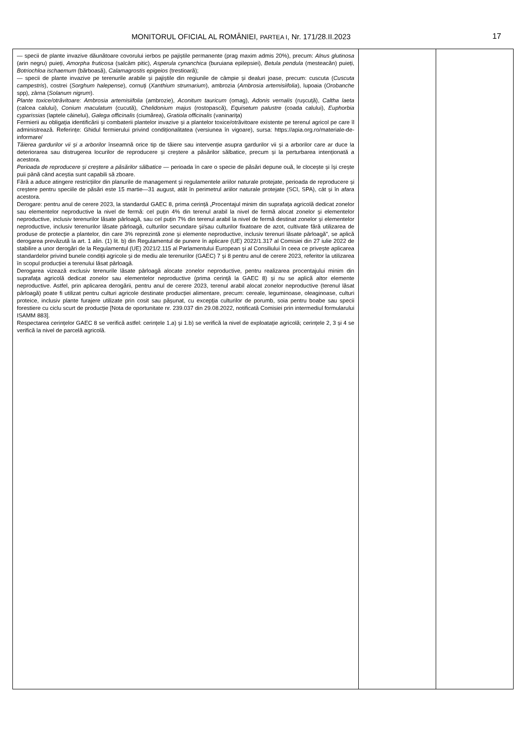MONITORUL OFICIAL AL ROMÂNIEI, PARTEA I, Nr. 171/28.II.2023 17
| — specii de plante invazive dăunătoare covorului ierbos pe pajiștile permanente (prag maxim admis 20%), precum: Alnus glutinosa (arin negru) puieți, Amorpha fruticosa (salcâm pitic), Asperula cynanchica (buruiana epilepsiei), Betula pendula (mesteacăn) puieți, Botriochloa ischaemum (bărboasă), Calamagrostis epigeios (trestioară); — specii de plante invazive pe terenurile arabile și pajiștile din regiunile de câmpie și dealuri joase, precum: cuscuta ( Cuscuta campestris ), costrei ( Sorghum halepense ), cornuți ( Xanthium strumarium ), ambrozia ( Ambrosia artemisiifolia ), lupoaia ( Orobanche spp), zârna ( Solanum nigrum ). Plante toxice/otrăvitoare: Ambrosia artemisiifolia (ambrozie), Aconitum tauricum (omag), Adonis vernalis (rușcuță), Caltha laeta (calcea calului), Conium maculatum (cucută), Chelidonium majus (rostopască), Equisetum palustre (coada calului), Euphorbia cyparissias (laptele câinelui), Galega officinalis (ciumărea), Gratiola officinalis (vaninarița) Fermierii au obligația identificării și combaterii plantelor invazive și a plantelor toxice/otrăvitoare existente pe terenul agricol pe care îl administrează. Referințe: Ghidul fermierului privind condiționalitatea (versiunea în vigoare), sursa: https://apia.org.ro/materiale-de-informare/ Tăierea gardurilor vii și a arborilor înseamnă orice tip de tăiere sau intervenție asupra gardurilor vii și a arborilor care ar duce la deteriorarea sau distrugerea locurilor de reproducere și creștere a păsărilor sălbatice, precum și la perturbarea intenționată a acestora. Perioada de reproducere și creștere a păsărilor sălbatice — perioada în care o specie de păsări depune ouă, le clocește și își crește puii până când aceștia sunt capabili să zboare. Fără a aduce atingere restricțiilor din planurile de management și regulamentele ariilor naturale protejate, perioada de reproducere și creștere pentru speciile de păsări este 15 martie—31 august, atât în perimetrul ariilor naturale protejate (SCI, SPA), cât și în afara acestora. Derogare: pentru anul de cerere 2023, la standardul GAEC 8, prima cerință „Procentajul minim din suprafața agricolă dedicat zonelor sau elementelor neproductive la nivel de fermă: cel puțin 4% din terenul arabil la nivel de fermă alocat zonelor și elementelor neproductive, inclusiv terenurilor lăsate pârloagă, sau cel puțin 7% din terenul arabil la nivel de fermă destinat zonelor și elementelor neproductive, inclusiv terenurilor lăsate pârloagă, culturilor secundare și/sau culturilor fixatoare de azot, cultivate fără utilizarea de produse de protecție a plantelor, din care 3% reprezintă zone și elemente neproductive, inclusiv terenuri lăsate pârloagă”, se aplică derogarea prevăzută la art. 1 alin. (1) lit. b) din Regulamentul de punere în aplicare (UE) 2022/1.317 al Comisiei din 27 iulie 2022 de stabilire a unor derogări de la Regulamentul (UE) 2021/2.115 al Parlamentului European și al Consiliului în ceea ce privește aplicarea standardelor privind bunele condiții agricole și de mediu ale terenurilor (GAEC) 7 și 8 pentru anul de cerere 2023, referitor la utilizarea în scopul producției a terenului lăsat pârloagă. Derogarea vizează exclusiv terenurile lăsate pârloagă alocate zonelor neproductive, pentru realizarea procentajului minim din suprafața agricolă dedicat zonelor sau elementelor neproductive (prima cerință la GAEC 8) și nu se aplică altor elemente neproductive. Astfel, prin aplicarea derogării, pentru anul de cerere 2023, terenul arabil alocat zonelor neproductive (terenul lăsat pârloagă) poate fi utilizat pentru culturi agricole destinate producției alimentare, precum: cereale, leguminoase, oleaginoase, culturi proteice, inclusiv plante furajere utilizate prin cosit sau pășunat, cu excepția culturilor de porumb, soia pentru boabe sau specii forestiere cu ciclu scurt de producție [Nota de oportunitate nr. 239.037 din 29.08.2022, notificată Comisiei prin intermediul formularului ISAMM 883]. Respectarea cerințelor GAEC 8 se verifică astfel: cerințele 1.a) și 1.b) se verifică la nivel de exploatație agricolă; cerințele 2, 3 și 4 se verifică la nivel de parcelă agricolă. | | |